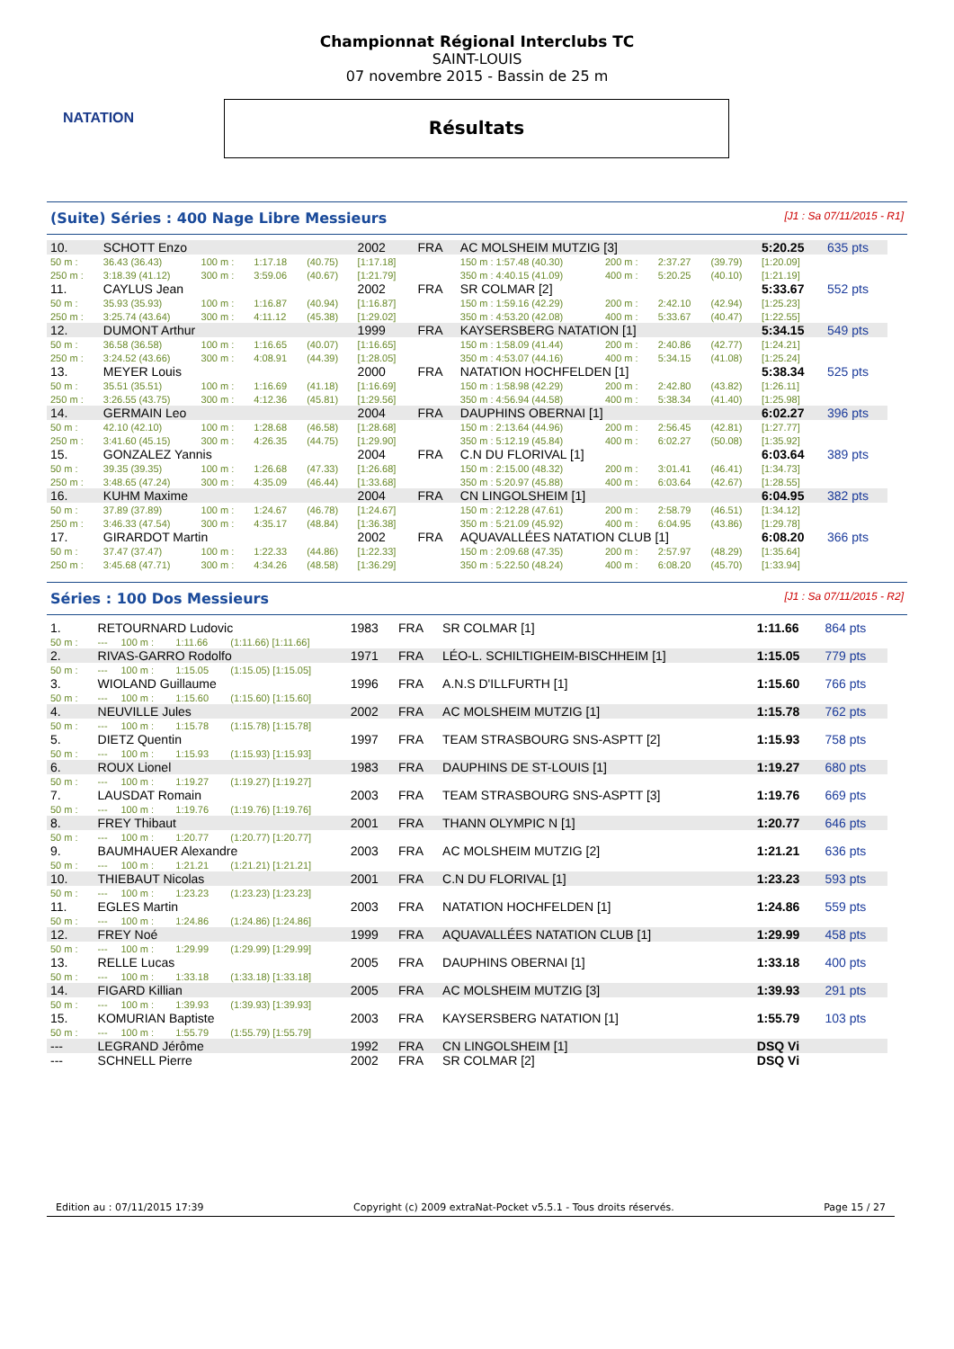NATATION
Championnat Régional Interclubs TC
SAINT-LOUIS
07 novembre 2015 - Bassin de 25 m
Résultats
(Suite) Séries : 400 Nage Libre Messieurs [J1 : Sa 07/11/2015 - R1]
| 10. | SCHOTT Enzo | | | | 2002 | FRA | AC MOLSHEIM MUTZIG [3] | | | | 5:20.25 | 635 pts |
| 50 m : | 36.43 (36.43) | 100 m : | 1:17.18 | (40.75) | [1:17.18] | | 150 m : 1:57.48 (40.30) | 200 m : | 2:37.27 | (39.79) | [1:20.09] | |
| 250 m : | 3:18.39 (41.12) | 300 m : | 3:59.06 | (40.67) | [1:21.79] | | 350 m : 4:40.15 (41.09) | 400 m : | 5:20.25 | (40.10) | [1:21.19] | |
| 11. | CAYLUS Jean | | | | 2002 | FRA | SR COLMAR [2] | | | | 5:33.67 | 552 pts |
| 50 m : | 35.93 (35.93) | 100 m : | 1:16.87 | (40.94) | [1:16.87] | | 150 m : 1:59.16 (42.29) | 200 m : | 2:42.10 | (42.94) | [1:25.23] | |
| 250 m : | 3:25.74 (43.64) | 300 m : | 4:11.12 | (45.38) | [1:29.02] | | 350 m : 4:53.20 (42.08) | 400 m : | 5:33.67 | (40.47) | [1:22.55] | |
| 12. | DUMONT Arthur | | | | 1999 | FRA | KAYSERSBERG NATATION [1] | | | | 5:34.15 | 549 pts |
| 50 m : | 36.58 (36.58) | 100 m : | 1:16.65 | (40.07) | [1:16.65] | | 150 m : 1:58.09 (41.44) | 200 m : | 2:40.86 | (42.77) | [1:24.21] | |
| 250 m : | 3:24.52 (43.66) | 300 m : | 4:08.91 | (44.39) | [1:28.05] | | 350 m : 4:53.07 (44.16) | 400 m : | 5:34.15 | (41.08) | [1:25.24] | |
| 13. | MEYER Louis | | | | 2000 | FRA | NATATION HOCHFELDEN [1] | | | | 5:38.34 | 525 pts |
| 50 m : | 35.51 (35.51) | 100 m : | 1:16.69 | (41.18) | [1:16.69] | | 150 m : 1:58.98 (42.29) | 200 m : | 2:42.80 | (43.82) | [1:26.11] | |
| 250 m : | 3:26.55 (43.75) | 300 m : | 4:12.36 | (45.81) | [1:29.56] | | 350 m : 4:56.94 (44.58) | 400 m : | 5:38.34 | (41.40) | [1:25.98] | |
| 14. | GERMAIN Leo | | | | 2004 | FRA | DAUPHINS OBERNAI [1] | | | | 6:02.27 | 396 pts |
| 50 m : | 42.10 (42.10) | 100 m : | 1:28.68 | (46.58) | [1:28.68] | | 150 m : 2:13.64 (44.96) | 200 m : | 2:56.45 | (42.81) | [1:27.77] | |
| 250 m : | 3:41.60 (45.15) | 300 m : | 4:26.35 | (44.75) | [1:29.90] | | 350 m : 5:12.19 (45.84) | 400 m : | 6:02.27 | (50.08) | [1:35.92] | |
| 15. | GONZALEZ Yannis | | | | 2004 | FRA | C.N DU FLORIVAL [1] | | | | 6:03.64 | 389 pts |
| 50 m : | 39.35 (39.35) | 100 m : | 1:26.68 | (47.33) | [1:26.68] | | 150 m : 2:15.00 (48.32) | 200 m : | 3:01.41 | (46.41) | [1:34.73] | |
| 250 m : | 3:48.65 (47.24) | 300 m : | 4:35.09 | (46.44) | [1:33.68] | | 350 m : 5:20.97 (45.88) | 400 m : | 6:03.64 | (42.67) | [1:28.55] | |
| 16. | KUHM Maxime | | | | 2004 | FRA | CN LINGOLSHEIM [1] | | | | 6:04.95 | 382 pts |
| 50 m : | 37.89 (37.89) | 100 m : | 1:24.67 | (46.78) | [1:24.67] | | 150 m : 2:12.28 (47.61) | 200 m : | 2:58.79 | (46.51) | [1:34.12] | |
| 250 m : | 3:46.33 (47.54) | 300 m : | 4:35.17 | (48.84) | [1:36.38] | | 350 m : 5:21.09 (45.92) | 400 m : | 6:04.95 | (43.86) | [1:29.78] | |
| 17. | GIRARDOT Martin | | | | 2002 | FRA | AQUAVALLÉES NATATION CLUB [1] | | | | 6:08.20 | 366 pts |
| 50 m : | 37.47 (37.47) | 100 m : | 1:22.33 | (44.86) | [1:22.33] | | 150 m : 2:09.68 (47.35) | 200 m : | 2:57.97 | (48.29) | [1:35.64] | |
| 250 m : | 3:45.68 (47.71) | 300 m : | 4:34.26 | (48.58) | [1:36.29] | | 350 m : 5:22.50 (48.24) | 400 m : | 6:08.20 | (45.70) | [1:33.94] | |
Séries : 100 Dos Messieurs [J1 : Sa 07/11/2015 - R2]
| 1. | RETOURNARD Ludovic | | | | 1983 | FRA | SR COLMAR [1] | 1:11.66 | 864 pts |
| 50 m : | --- | 100 m : | 1:11.66 | (1:11.66) [1:11.66] | | | | | |
| 2. | RIVAS-GARRO Rodolfo | | | | 1971 | FRA | LÉO-L. SCHILTIGHEIM-BISCHHEIM [1] | 1:15.05 | 779 pts |
| 50 m : | --- | 100 m : | 1:15.05 | (1:15.05) [1:15.05] | | | | | |
| 3. | WIOLAND Guillaume | | | | 1996 | FRA | A.N.S D'ILLFURTH [1] | 1:15.60 | 766 pts |
| 50 m : | --- | 100 m : | 1:15.60 | (1:15.60) [1:15.60] | | | | | |
| 4. | NEUVILLE Jules | | | | 2002 | FRA | AC MOLSHEIM MUTZIG [1] | 1:15.78 | 762 pts |
| 50 m : | --- | 100 m : | 1:15.78 | (1:15.78) [1:15.78] | | | | | |
| 5. | DIETZ Quentin | | | | 1997 | FRA | TEAM STRASBOURG SNS-ASPTT [2] | 1:15.93 | 758 pts |
| 50 m : | --- | 100 m : | 1:15.93 | (1:15.93) [1:15.93] | | | | | |
| 6. | ROUX Lionel | | | | 1983 | FRA | DAUPHINS DE ST-LOUIS [1] | 1:19.27 | 680 pts |
| 50 m : | --- | 100 m : | 1:19.27 | (1:19.27) [1:19.27] | | | | | |
| 7. | LAUSDAT Romain | | | | 2003 | FRA | TEAM STRASBOURG SNS-ASPTT [3] | 1:19.76 | 669 pts |
| 50 m : | --- | 100 m : | 1:19.76 | (1:19.76) [1:19.76] | | | | | |
| 8. | FREY Thibaut | | | | 2001 | FRA | THANN OLYMPIC N [1] | 1:20.77 | 646 pts |
| 50 m : | --- | 100 m : | 1:20.77 | (1:20.77) [1:20.77] | | | | | |
| 9. | BAUMHAUER Alexandre | | | | 2003 | FRA | AC MOLSHEIM MUTZIG [2] | 1:21.21 | 636 pts |
| 50 m : | --- | 100 m : | 1:21.21 | (1:21.21) [1:21.21] | | | | | |
| 10. | THIEBAUT Nicolas | | | | 2001 | FRA | C.N DU FLORIVAL [1] | 1:23.23 | 593 pts |
| 50 m : | --- | 100 m : | 1:23.23 | (1:23.23) [1:23.23] | | | | | |
| 11. | EGLES Martin | | | | 2003 | FRA | NATATION HOCHFELDEN [1] | 1:24.86 | 559 pts |
| 50 m : | --- | 100 m : | 1:24.86 | (1:24.86) [1:24.86] | | | | | |
| 12. | FREY Noé | | | | 1999 | FRA | AQUAVALLÉES NATATION CLUB [1] | 1:29.99 | 458 pts |
| 50 m : | --- | 100 m : | 1:29.99 | (1:29.99) [1:29.99] | | | | | |
| 13. | RELLE Lucas | | | | 2005 | FRA | DAUPHINS OBERNAI [1] | 1:33.18 | 400 pts |
| 50 m : | --- | 100 m : | 1:33.18 | (1:33.18) [1:33.18] | | | | | |
| 14. | FIGARD Killian | | | | 2005 | FRA | AC MOLSHEIM MUTZIG [3] | 1:39.93 | 291 pts |
| 50 m : | --- | 100 m : | 1:39.93 | (1:39.93) [1:39.93] | | | | | |
| 15. | KOMURIAN Baptiste | | | | 2003 | FRA | KAYSERSBERG NATATION [1] | 1:55.79 | 103 pts |
| 50 m : | --- | 100 m : | 1:55.79 | (1:55.79) [1:55.79] | | | | | |
| --- | LEGRAND Jérôme | | | | 1992 | FRA | CN LINGOLSHEIM [1] | DSQ Vi | |
| --- | SCHNELL Pierre | | | | 2002 | FRA | SR COLMAR [2] | DSQ Vi | |
Edition au : 07/11/2015 17:39 Copyright (c) 2009 extraNat-Pocket v5.5.1 - Tous droits réservés. Page 15 / 27